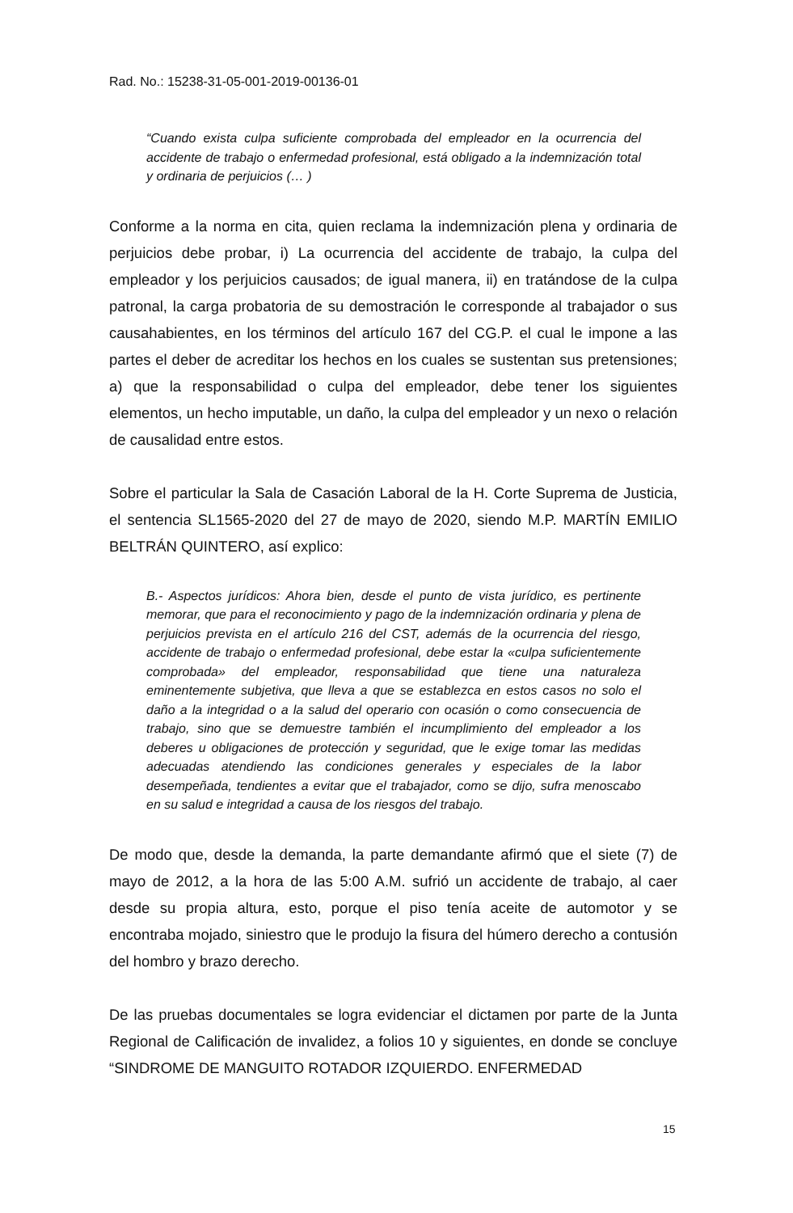Rad. No.: 15238-31-05-001-2019-00136-01
“Cuando exista culpa suficiente comprobada del empleador en la ocurrencia del accidente de trabajo o enfermedad profesional, está obligado a la indemnización total y ordinaria de perjuicios (… )
Conforme a la norma en cita, quien reclama la indemnización plena y ordinaria de perjuicios debe probar, i) La ocurrencia del accidente de trabajo, la culpa del empleador y los perjuicios causados; de igual manera, ii) en tratándose de la culpa patronal, la carga probatoria de su demostración le corresponde al trabajador o sus causahabientes, en los términos del artículo 167 del CG.P. el cual le impone a las partes el deber de acreditar los hechos en los cuales se sustentan sus pretensiones; a) que la responsabilidad o culpa del empleador, debe tener los siguientes elementos, un hecho imputable, un daño, la culpa del empleador y un nexo o relación de causalidad entre estos.
Sobre el particular la Sala de Casación Laboral de la H. Corte Suprema de Justicia, el sentencia SL1565-2020 del 27 de mayo de 2020, siendo M.P. MARTÍN EMILIO BELTRÁN QUINTERO, así explico:
B.- Aspectos jurídicos: Ahora bien, desde el punto de vista jurídico, es pertinente memorar, que para el reconocimiento y pago de la indemnización ordinaria y plena de perjuicios prevista en el artículo 216 del CST, además de la ocurrencia del riesgo, accidente de trabajo o enfermedad profesional, debe estar la «culpa suficientemente comprobada» del empleador, responsabilidad que tiene una naturaleza eminentemente subjetiva, que lleva a que se establezca en estos casos no solo el daño a la integridad o a la salud del operario con ocasión o como consecuencia de trabajo, sino que se demuestre también el incumplimiento del empleador a los deberes u obligaciones de protección y seguridad, que le exige tomar las medidas adecuadas atendiendo las condiciones generales y especiales de la labor desempeñada, tendientes a evitar que el trabajador, como se dijo, sufra menoscabo en su salud e integridad a causa de los riesgos del trabajo.
De modo que, desde la demanda, la parte demandante afirmó que el siete (7) de mayo de 2012, a la hora de las 5:00 A.M. sufrió un accidente de trabajo, al caer desde su propia altura, esto, porque el piso tenía aceite de automotor y se encontraba mojado, siniestro que le produjo la fisura del húmero derecho a contusión del hombro y brazo derecho.
De las pruebas documentales se logra evidenciar el dictamen por parte de la Junta Regional de Calificación de invalidez, a folios 10 y siguientes, en donde se concluye “SINDROME DE MANGUITO ROTADOR IZQUIERDO. ENFERMEDAD
15